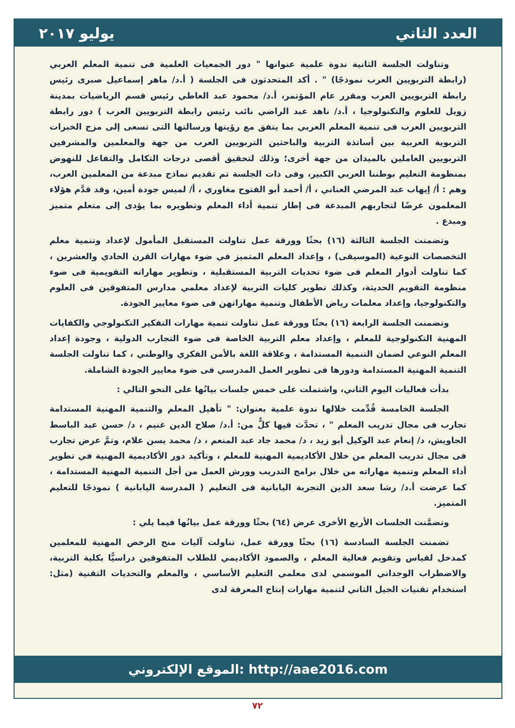العدد الثاني يوليو ٢٠١٧
وتناولت الجلسة الثانية ندوة علمية عنوانها " دور الجمعيات العلمية فى تنمية المعلم العربي (رابطة التربويين العرب نموذجًا) " . أكد المتحدثون فى الجلسة ( أ.د/ ماهر إسماعيل صبرى رئيس رابطة التربويين العرب ومقرر عام المؤتمر، أ.د/ محمود عبد العاطي رئيس قسم الرياضيات بمدينة زويل للعلوم والتكنولوجيا ، أ.د/ ناهد عبد الراضي نائب رئيس رابطة التربويين العرب ) دور رابطة التربويين العرب فى تنمية المعلم العربي بما يتفق مع رؤيتها ورسالتها التى تسعى إلى مزج الخبرات التربوية العربية بين أساتذة التربية والباحثين التربويين العرب من جهة والمعلمين والمشرفين التربويين العاملين بالميدان من جهة أخرى؛ وذلك لتحقيق أقصى درجات التكامل والتفاعل للنهوض بمنظومة التعليم بوطننا العربي الكبير، وفى ذات الجلسة تم تقديم نماذج مبدعة من المعلمين العرب، وهم : أ/ إيهاب عبد المرضي العناني ، أ/ أحمد أبو الفتوح مغاوري ، أ/ لميس جودة أمين، وقد قدَّم هؤلاء المعلمون عرضًا لتجاربهم المبدعة فى إطار تنمية أداء المعلم وتطويره بما يؤدى إلى متعلم متميز ومبدع .
وتضمنت الجلسة الثالثة (١٦) بحثًا وورقة عمل تناولت المستقبل المأمول لإعداد وتنمية معلم التخصصات النوعية (الموسيقى) ، وإعداد المعلم المتميز في ضوء مهارات القرن الحادي والعشرين ، كما تناولت أدوار المعلم فى ضوء تحديات التربية المستقبلية ، وتطوير مهاراته التقويمية فى ضوء منظومة التقويم الحديثة، وكذلك تطوير كليات التربية لإعداد معلمي مدارس المتفوقين فى العلوم والتكنولوجيا، وإعداد معلمات رياض الأطفال وتنمية مهاراتهن فى ضوء معايير الجودة.
وتضمنت الجلسة الرابعة (١٦) بحثًا وورقة عمل تناولت تنمية مهارات التفكير التكنولوجي والكفايات المهنية التكنولوجية للمعلم ، وإعداد معلم التربية الخاصة فى ضوء التجارب الدولية ، وجودة إعداد المعلم النوعي لضمان التنمية المستدامة ، وعلاقة اللغة بالأمن الفكري والوطني ، كما تناولت الجلسة التنمية المهنية المستدامة ودورها فى تطوير العمل المدرسي فى ضوء معايير الجودة الشاملة.
بدأت فعاليات اليوم الثاني، واشتملت على خمس جلسات بيانُها على النحو التالي :
الجلسة الخامسة قُدِّمت خلالها ندوة علمية بعنوان: " تأهيل المعلم والتنمية المهنية المستدامة تجارب فى مجال تدريب المعلم " ، تحدَّث فيها كلٌّ من: أ.د/ صلاح الدين غنيم ، د/ حسن عبد الباسط الجاويش، د/ إنعام عبد الوكيل أبو زيد ، د/ محمد جاد عبد المنعم ، د/ محمد يسن علام، وتمَّ عرض تجارب فى مجال تدريب المعلم من خلال الأكاديمية المهنية للمعلم ، وتأكيد دور الأكاديمية المهنية في تطوير أداء المعلم وتنمية مهاراته من خلال برامج التدريب وورش العمل من أجل التنمية المهنية المستدامة ، كما عرضت أ.د/ رشا سعد الدين التجربة اليابانية فى التعليم ( المدرسة اليابانية ) نموذجًا للتعليم المتميز.
وتضمَّنت الجلسات الأربع الأخرى عرض (٦٤) بحثًا وورقة عمل بيانُها فيما يلي :
تضمنت الجلسة السادسة (١٦) بحثًا وورقة عمل، تناولت آليات منح الرخص المهنية للمعلمين كمدخل لقياس وتقويم فعالية المعلم ، والصمود الأكاديمي للطلاب المتفوقين دراسيًّا بكلية التربية، والاضطراب الوجداني الموسمي لدى معلمي التعليم الأساسي ، والمعلم والتحديات التقنية (مثل: استخدام تقنيات الجيل الثاني لتنمية مهارات إنتاج المعرفة لدى
الموقع الإلكتروني: http://aae2016.com
٧٢